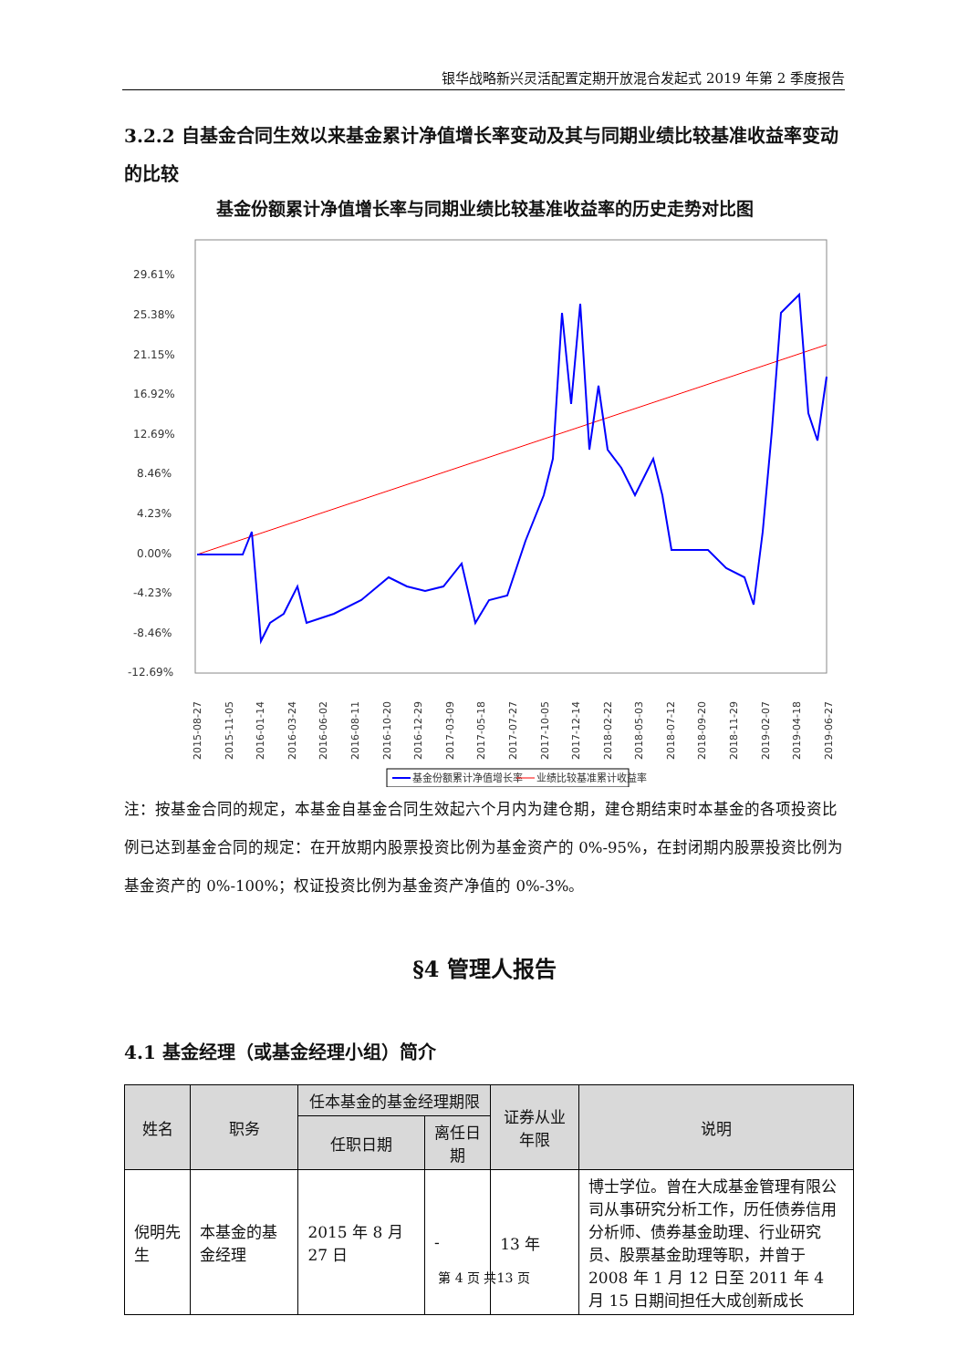银华战略新兴灵活配置定期开放混合发起式 2019 年第 2 季度报告
3.2.2 自基金合同生效以来基金累计净值增长率变动及其与同期业绩比较基准收益率变动的比较
基金份额累计净值增长率与同期业绩比较基准收益率的历史走势对比图
29.61%
25.38%
21.15%
16.92%
12.69%
8.46%
4.23%
0.00%
-4.23%
-8.46%
-12.69%
2015-08-27
2015-11-05
2016-01-14
2016-03-24
2016-06-02
2016-08-11
2016-10-20
2016-12-29
2017-03-09
2017-05-18
2017-07-27
2017-10-05
2017-12-14
2018-02-22
2018-05-03
2018-07-12
2018-09-20
2018-11-29
2019-02-07
2019-04-18
2019-06-27
基金份额累计净值增长率
业绩比较基准累计收益率
注：按基金合同的规定，本基金自基金合同生效起六个月内为建仓期，建仓期结束时本基金的各项投资比例已达到基金合同的规定：在开放期内股票投资比例为基金资产的 0%-95%，在封闭期内股票投资比例为基金资产的 0%-100%；权证投资比例为基金资产净值的 0%-3%。
§4 管理人报告
4.1 基金经理（或基金经理小组）简介
| 姓名 | 职务 | 任本基金的基金经理期限 | | 证券从业年限 | 说明 |
| --- | --- | --- | --- | --- | --- |
| | | 任职日期 | 离任日期 | | |
| 倪明先生 | 本基金的基金经理 | 2015 年 8 月 27 日 | - | 13 年 | 博士学位。曾在大成基金管理有限公司从事研究分析工作，历任债券信用分析师、债券基金助理、行业研究员、股票基金助理等职，并曾于 2008 年 1 月 12 日至 2011 年 4 月 15 日期间担任大成创新成长 |
第 4 页 共13 页